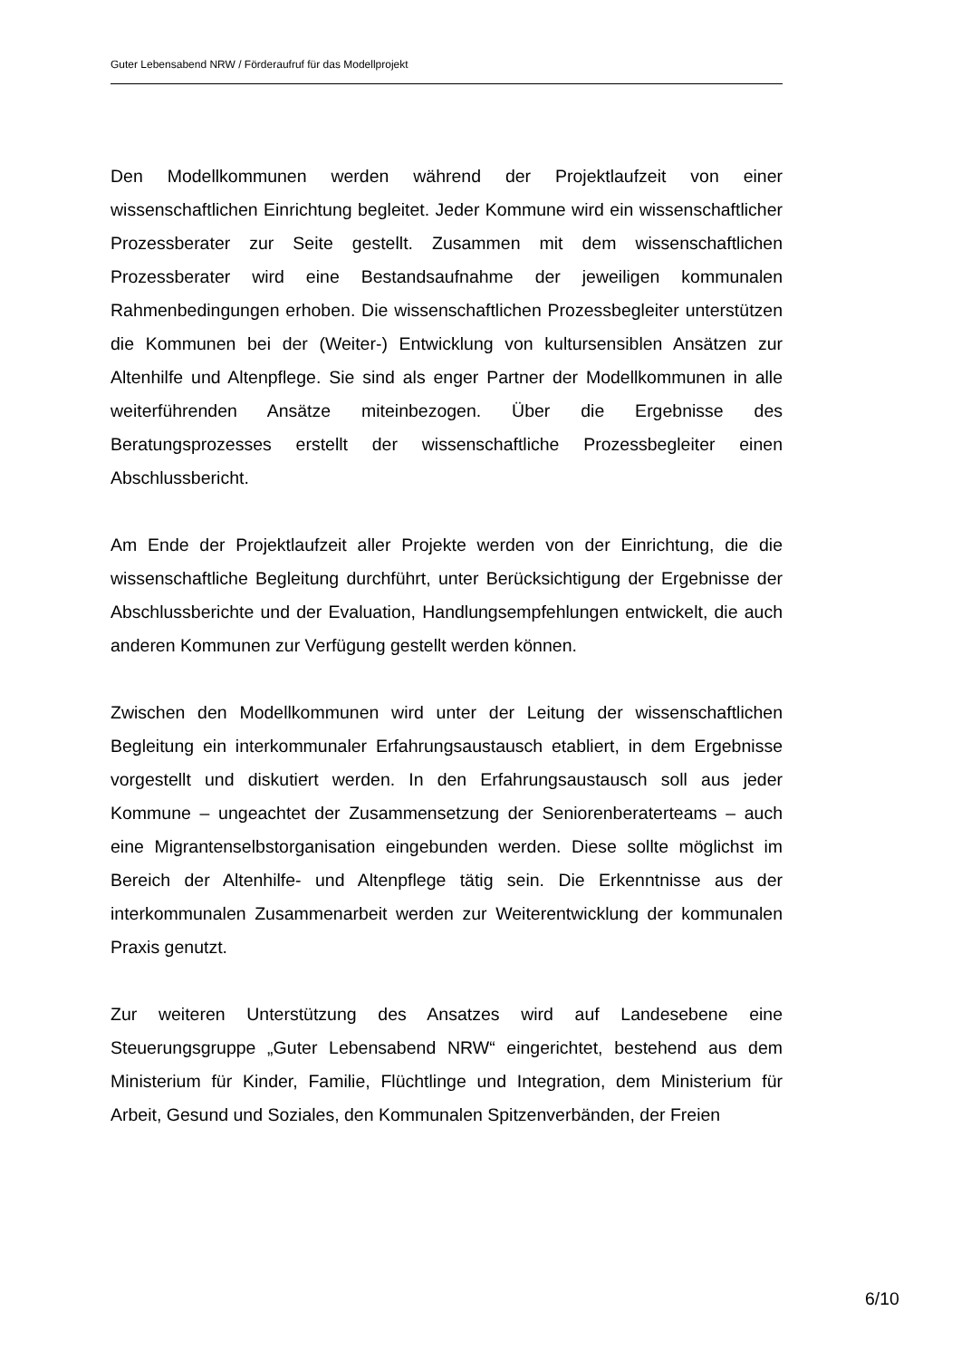Guter Lebensabend NRW / Förderaufruf für das Modellprojekt
Den Modellkommunen werden während der Projektlaufzeit von einer wissenschaftlichen Einrichtung begleitet. Jeder Kommune wird ein wissenschaftlicher Prozessberater zur Seite gestellt. Zusammen mit dem wissenschaftlichen Prozessberater wird eine Bestandsaufnahme der jeweiligen kommunalen Rahmenbedingungen erhoben. Die wissenschaftlichen Prozessbegleiter unterstützen die Kommunen bei der (Weiter-) Entwicklung von kultursensiblen Ansätzen zur Altenhilfe und Altenpflege. Sie sind als enger Partner der Modellkommunen in alle weiterführenden Ansätze miteinbezogen. Über die Ergebnisse des Beratungsprozesses erstellt der wissenschaftliche Prozessbegleiter einen Abschlussbericht.
Am Ende der Projektlaufzeit aller Projekte werden von der Einrichtung, die die wissenschaftliche Begleitung durchführt, unter Berücksichtigung der Ergebnisse der Abschlussberichte und der Evaluation, Handlungsempfehlungen entwickelt, die auch anderen Kommunen zur Verfügung gestellt werden können.
Zwischen den Modellkommunen wird unter der Leitung der wissenschaftlichen Begleitung ein interkommunaler Erfahrungsaustausch etabliert, in dem Ergebnisse vorgestellt und diskutiert werden. In den Erfahrungsaustausch soll aus jeder Kommune – ungeachtet der Zusammensetzung der Seniorenberaterteams – auch eine Migrantenselbstorganisation eingebunden werden. Diese sollte möglichst im Bereich der Altenhilfe- und Altenpflege tätig sein. Die Erkenntnisse aus der interkommunalen Zusammenarbeit werden zur Weiterentwicklung der kommunalen Praxis genutzt.
Zur weiteren Unterstützung des Ansatzes wird auf Landesebene eine Steuerungsgruppe „Guter Lebensabend NRW“ eingerichtet, bestehend aus dem Ministerium für Kinder, Familie, Flüchtlinge und Integration, dem Ministerium für Arbeit, Gesund und Soziales, den Kommunalen Spitzenverbänden, der Freien
6/10